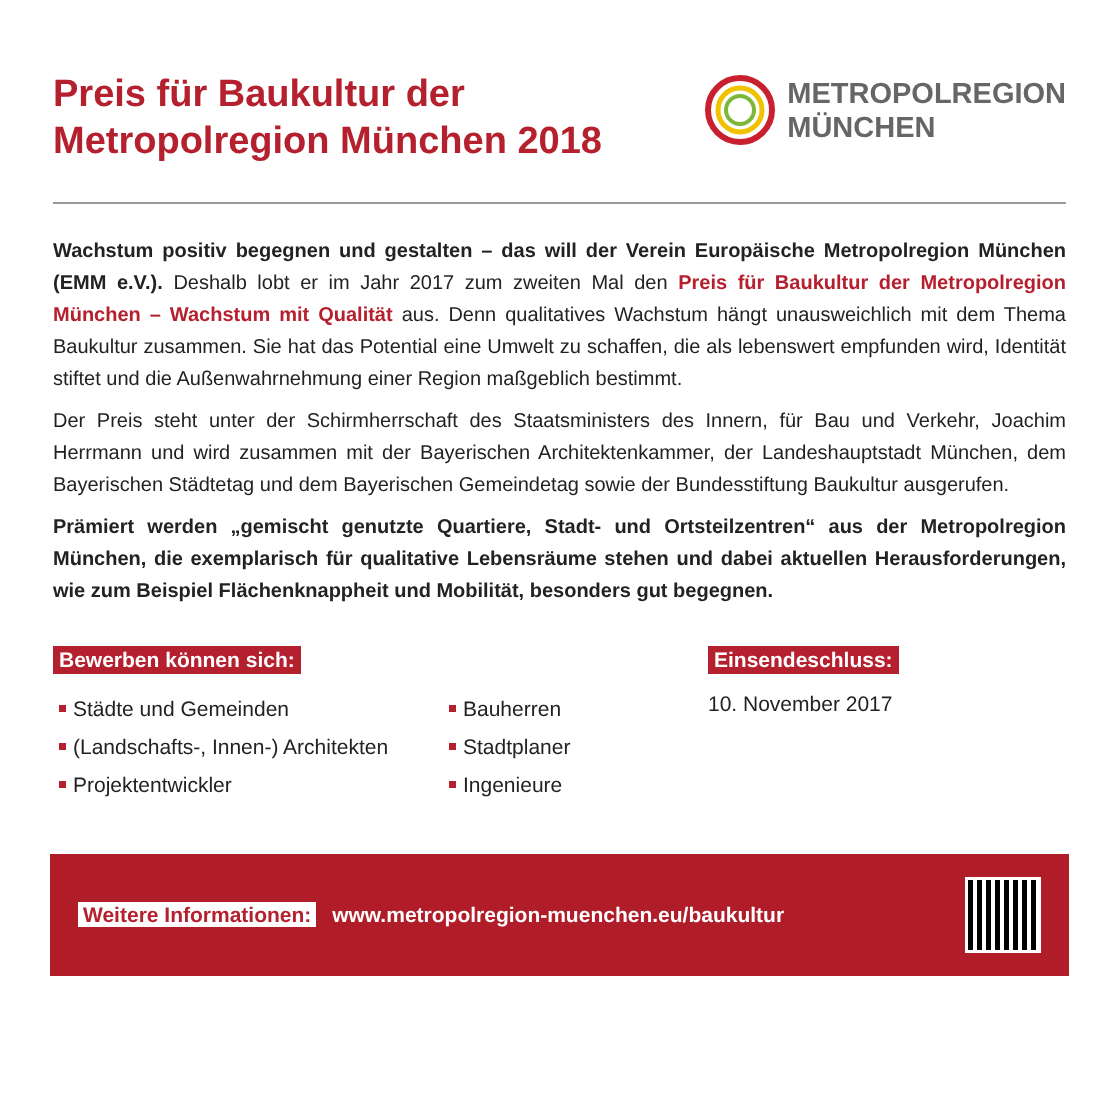Preis für Baukultur der
Metropolregion München 2018
METROPOLREGION
MÜNCHEN
Wachstum positiv begegnen und gestalten – das will der Verein Europäische Metropolregion München (EMM e.V.). Deshalb lobt er im Jahr 2017 zum zweiten Mal den Preis für Baukultur der Metropolregion München – Wachstum mit Qualität aus. Denn qualitatives Wachstum hängt unausweichlich mit dem Thema Baukultur zusammen. Sie hat das Potential eine Umwelt zu schaffen, die als lebenswert empfunden wird, Identität stiftet und die Außenwahrnehmung einer Region maßgeblich bestimmt.
Der Preis steht unter der Schirmherrschaft des Staatsministers des Innern, für Bau und Verkehr, Joachim Herrmann und wird zusammen mit der Bayerischen Architektenkammer, der Landeshauptstadt München, dem Bayerischen Städtetag und dem Bayerischen Gemeindetag sowie der Bundesstiftung Baukultur ausgerufen.
Prämiert werden „gemischt genutzte Quartiere, Stadt- und Ortsteilzentren“ aus der Metropolregion München, die exemplarisch für qualitative Lebensräume stehen und dabei aktuellen Herausforderungen, wie zum Beispiel Flächenknappheit und Mobilität, besonders gut begegnen.
Bewerben können sich:
Städte und Gemeinden
(Landschafts-, Innen-) Architekten
Projektentwickler
Bauherren
Stadtplaner
Ingenieure
Einsendeschluss:
10. November 2017
Weitere Informationen: www.metropolregion-muenchen.eu/baukultur